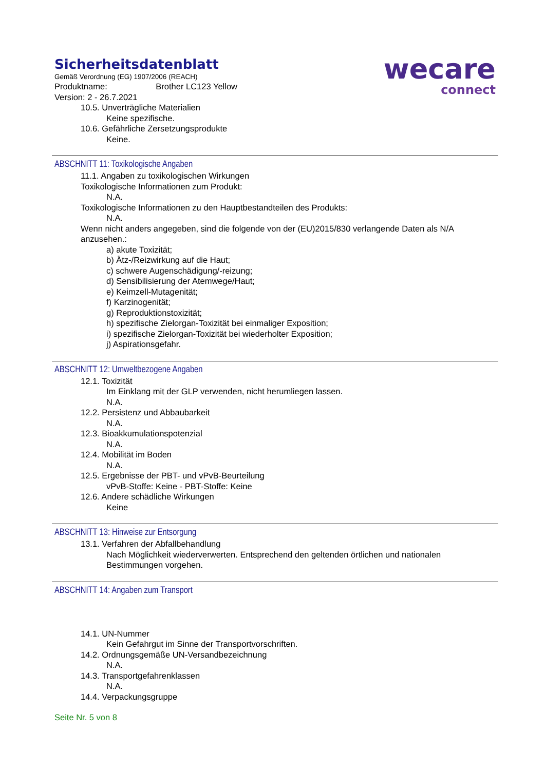Sicherheitsdatenblatt
Gemäß Verordnung (EG) 1907/2006 (REACH)
Produktname: Brother LC123 Yellow
Version: 2 - 26.7.2021
wecare
connect
10.5. Unverträgliche Materialien
Keine spezifische.
10.6. Gefährliche Zersetzungsprodukte
Keine.
ABSCHNITT 11: Toxikologische Angaben
11.1. Angaben zu toxikologischen Wirkungen
Toxikologische Informationen zum Produkt:
N.A.
Toxikologische Informationen zu den Hauptbestandteilen des Produkts:
N.A.
Wenn nicht anders angegeben, sind die folgende von der (EU)2015/830 verlangende Daten als N/A anzusehen.:
a) akute Toxizität;
b) Ätz-/Reizwirkung auf die Haut;
c) schwere Augenschädigung/-reizung;
d) Sensibilisierung der Atemwege/Haut;
e) Keimzell-Mutagenität;
f) Karzinogenität;
g) Reproduktionstoxizität;
h) spezifische Zielorgan-Toxizität bei einmaliger Exposition;
i) spezifische Zielorgan-Toxizität bei wiederholter Exposition;
j) Aspirationsgefahr.
ABSCHNITT 12: Umweltbezogene Angaben
12.1. Toxizität
Im Einklang mit der GLP verwenden, nicht herumliegen lassen.
N.A.
12.2. Persistenz und Abbaubarkeit
N.A.
12.3. Bioakkumulationspotenzial
N.A.
12.4. Mobilität im Boden
N.A.
12.5. Ergebnisse der PBT- und vPvB-Beurteilung
vPvB-Stoffe: Keine - PBT-Stoffe: Keine
12.6. Andere schädliche Wirkungen
Keine
ABSCHNITT 13: Hinweise zur Entsorgung
13.1. Verfahren der Abfallbehandlung
Nach Möglichkeit wiederverwerten. Entsprechend den geltenden örtlichen und nationalen Bestimmungen vorgehen.
ABSCHNITT 14: Angaben zum Transport
14.1. UN-Nummer
Kein Gefahrgut im Sinne der Transportvorschriften.
14.2. Ordnungsgemäße UN-Versandbezeichnung
N.A.
14.3. Transportgefahrenklassen
N.A.
14.4. Verpackungsgruppe
Seite Nr. 5 von 8